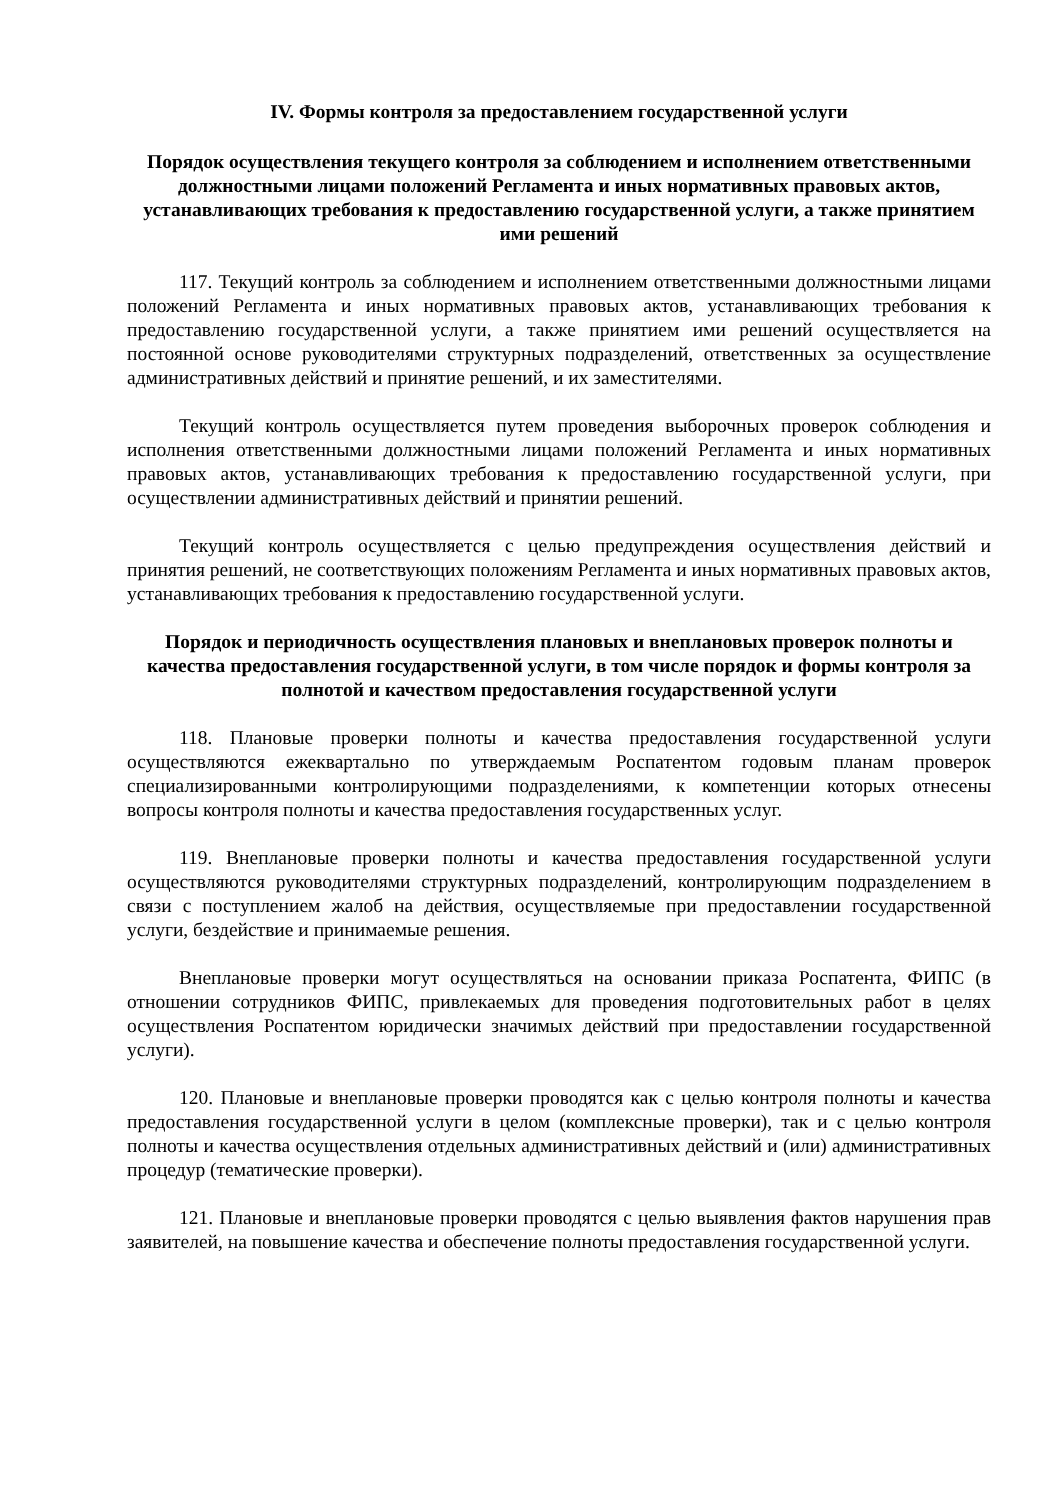IV. Формы контроля за предоставлением государственной услуги
Порядок осуществления текущего контроля за соблюдением и исполнением ответственными должностными лицами положений Регламента и иных нормативных правовых актов, устанавливающих требования к предоставлению государственной услуги, а также принятием ими решений
117. Текущий контроль за соблюдением и исполнением ответственными должностными лицами положений Регламента и иных нормативных правовых актов, устанавливающих требования к предоставлению государственной услуги, а также принятием ими решений осуществляется на постоянной основе руководителями структурных подразделений, ответственных за осуществление административных действий и принятие решений, и их заместителями.
Текущий контроль осуществляется путем проведения выборочных проверок соблюдения и исполнения ответственными должностными лицами положений Регламента и иных нормативных правовых актов, устанавливающих требования к предоставлению государственной услуги, при осуществлении административных действий и принятии решений.
Текущий контроль осуществляется с целью предупреждения осуществления действий и принятия решений, не соответствующих положениям Регламента и иных нормативных правовых актов, устанавливающих требования к предоставлению государственной услуги.
Порядок и периодичность осуществления плановых и внеплановых проверок полноты и качества предоставления государственной услуги, в том числе порядок и формы контроля за полнотой и качеством предоставления государственной услуги
118. Плановые проверки полноты и качества предоставления государственной услуги осуществляются ежеквартально по утверждаемым Роспатентом годовым планам проверок специализированными контролирующими подразделениями, к компетенции которых отнесены вопросы контроля полноты и качества предоставления государственных услуг.
119. Внеплановые проверки полноты и качества предоставления государственной услуги осуществляются руководителями структурных подразделений, контролирующим подразделением в связи с поступлением жалоб на действия, осуществляемые при предоставлении государственной услуги, бездействие и принимаемые решения.
Внеплановые проверки могут осуществляться на основании приказа Роспатента, ФИПС (в отношении сотрудников ФИПС, привлекаемых для проведения подготовительных работ в целях осуществления Роспатентом юридически значимых действий при предоставлении государственной услуги).
120. Плановые и внеплановые проверки проводятся как с целью контроля полноты и качества предоставления государственной услуги в целом (комплексные проверки), так и с целью контроля полноты и качества осуществления отдельных административных действий и (или) административных процедур (тематические проверки).
121. Плановые и внеплановые проверки проводятся с целью выявления фактов нарушения прав заявителей, на повышение качества и обеспечение полноты предоставления государственной услуги.